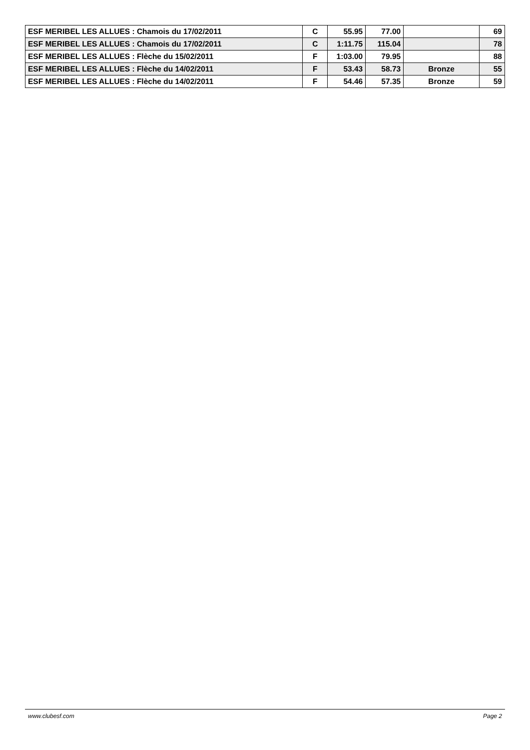| ESF MERIBEL LES ALLUES : Chamois du 17/02/2011 | C | 55.95 | 77.00 | | 69 |
| ESF MERIBEL LES ALLUES : Chamois du 17/02/2011 | C | 1:11.75 | 115.04 | | 78 |
| ESF MERIBEL LES ALLUES : Flèche du 15/02/2011 | F | 1:03.00 | 79.95 | | 88 |
| ESF MERIBEL LES ALLUES : Flèche du 14/02/2011 | F | 53.43 | 58.73 | Bronze | 55 |
| ESF MERIBEL LES ALLUES : Flèche du 14/02/2011 | F | 54.46 | 57.35 | Bronze | 59 |
www.clubesf.com Page 2